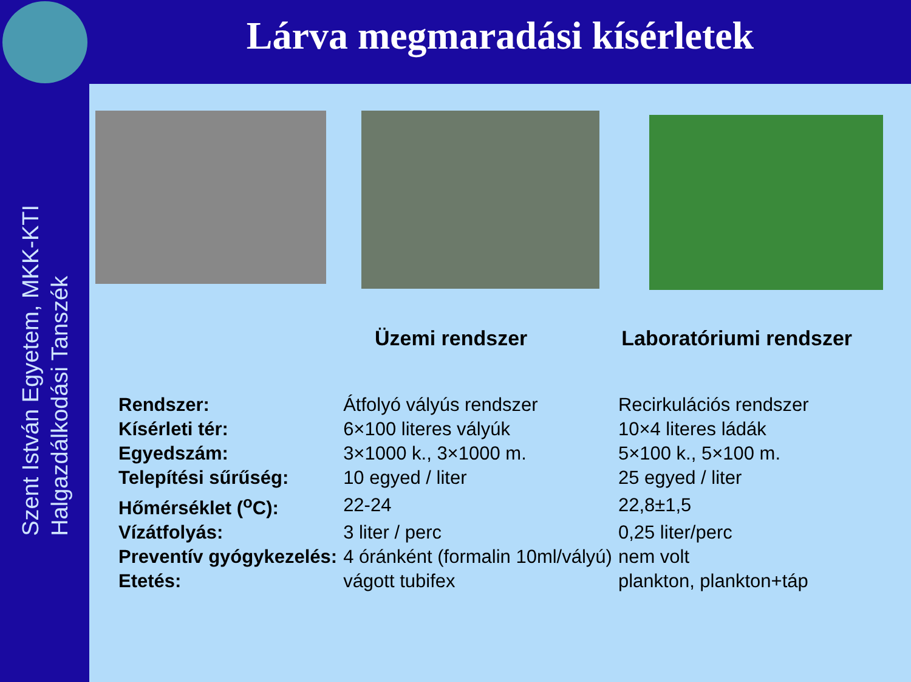Szent István Egyetem, MKK-KTI
Halgazdálkodási Tanszék
Lárva megmaradási kísérletek
Üzemi rendszer Laboratóriumi rendszer
| Rendszer: | Átfolyó vályús rendszer | Recirkulációs rendszer |
| Kísérleti tér: | 6×100 literes vályúk | 10×4 literes ládák |
| Egyedszám: | 3×1000 k., 3×1000 m. | 5×100 k., 5×100 m. |
| Telepítési sűrűség: | 10 egyed / liter | 25 egyed / liter |
| Hőmérséklet (<sup>o</sup>C): | 22-24 | 22,8±1,5 |
| Vízátfolyás: | 3 liter / perc | 0,25 liter/perc |
| Preventív gyógykezelés: | 4 óránként (formalin 10ml/vályú) | nem volt |
| Etetés: | vágott tubifex | plankton, plankton+táp |